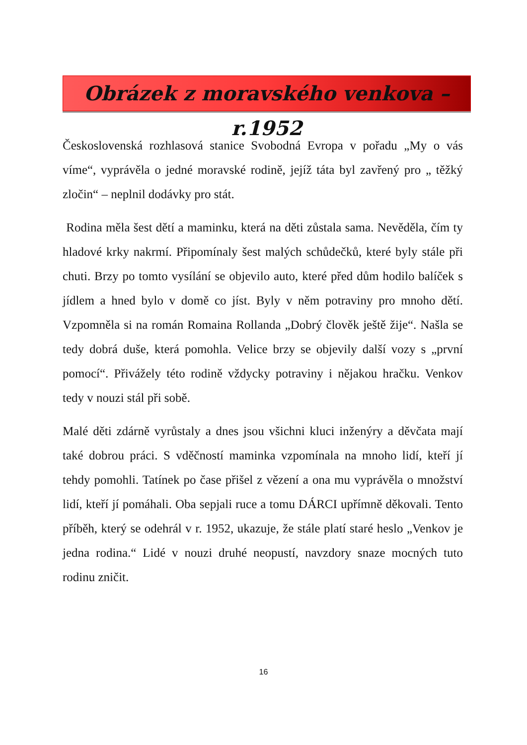Obrázek z moravského venkova –r.1952
Československá rozhlasová stanice Svobodná Evropa v pořadu „My o vás víme“, vyprávěla o jedné moravské rodině, jejíž táta byl zavřený pro „ těžký zločin“ – neplnil dodávky pro stát.
Rodina měla šest dětí a maminku, která na děti zůstala sama. Nevěděla, čím ty hladové krky nakrmí. Připomínaly šest malých schůdečků, které byly stále při chuti. Brzy po tomto vysílání se objevilo auto, které před dům hodilo balíček s jídlem a hned bylo v domě co jíst. Byly v něm potraviny pro mnoho dětí. Vzpomněla si na román Romaina Rollanda „Dobrý člověk ještě žije“. Našla se tedy dobrá duše, která pomohla. Velice brzy se objevily další vozy s „první pomocí“. Přivážely této rodině vždycky potraviny i nějakou hračku. Venkov tedy v nouzi stál při sobě.
Malé děti zdárně vyrůstaly a dnes jsou všichni kluci inženýry a děvčata mají také dobrou práci. S vděčností maminka vzpomínala na mnoho lidí, kteří jí tehdy pomohli. Tatínek po čase přišel z vězení a ona mu vyprávěla o množství lidí, kteří jí pomáhali. Oba sepjali ruce a tomu DÁRCI upřímně děkovali. Tento příběh, který se odehrál v r. 1952, ukazuje, že stále platí staré heslo „Venkov je jedna rodina.“ Lidé v nouzi druhé neopustí, navzdory snaze mocných tuto rodinu zničit.
16